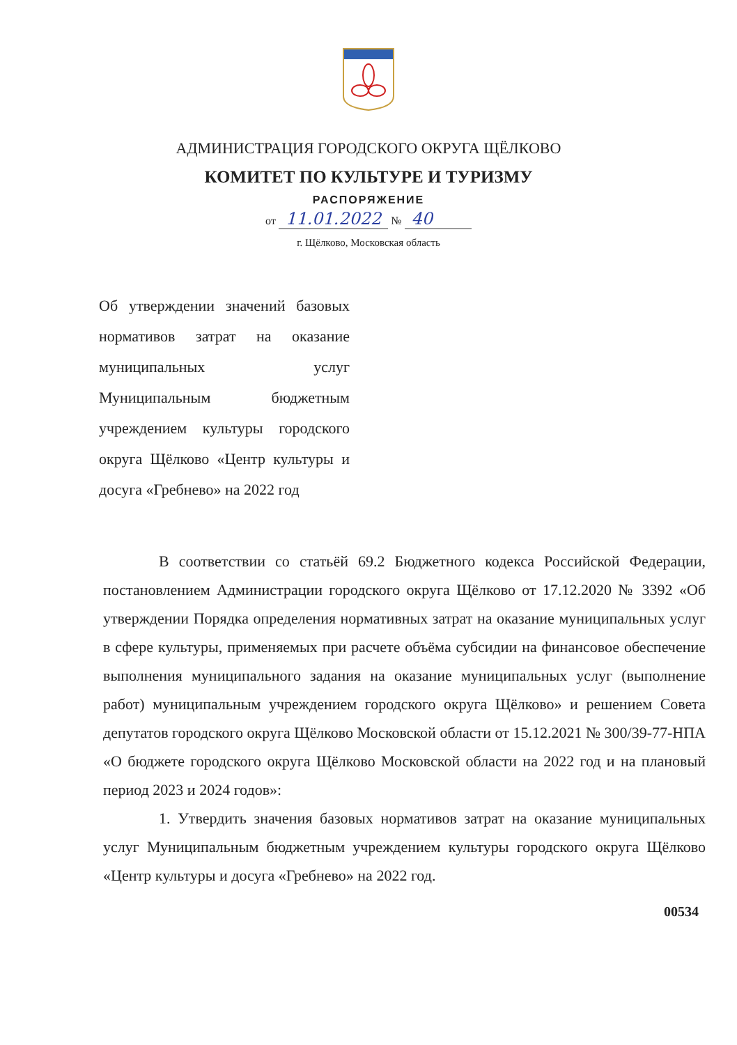АДМИНИСТРАЦИЯ ГОРОДСКОГО ОКРУГА ЩЁЛКОВО
КОМИТЕТ ПО КУЛЬТУРЕ И ТУРИЗМУ
РАСПОРЯЖЕНИЕ
от 11.01.2022 № 40
г. Щёлково, Московская область
Об утверждении значений базовых нормативов затрат на оказание муниципальных услуг Муниципальным бюджетным учреждением культуры городского округа Щёлково «Центр культуры и досуга «Гребнево» на 2022 год
В соответствии со статьёй 69.2 Бюджетного кодекса Российской Федерации, постановлением Администрации городского округа Щёлково от 17.12.2020 № 3392 «Об утверждении Порядка определения нормативных затрат на оказание муниципальных услуг в сфере культуры, применяемых при расчете объёма субсидии на финансовое обеспечение выполнения муниципального задания на оказание муниципальных услуг (выполнение работ) муниципальным учреждением городского округа Щёлково» и решением Совета депутатов городского округа Щёлково Московской области от 15.12.2021 № 300/39-77-НПА «О бюджете городского округа Щёлково Московской области на 2022 год и на плановый период 2023 и 2024 годов»:
1. Утвердить значения базовых нормативов затрат на оказание муниципальных услуг Муниципальным бюджетным учреждением культуры городского округа Щёлково «Центр культуры и досуга «Гребнево» на 2022 год.
00534